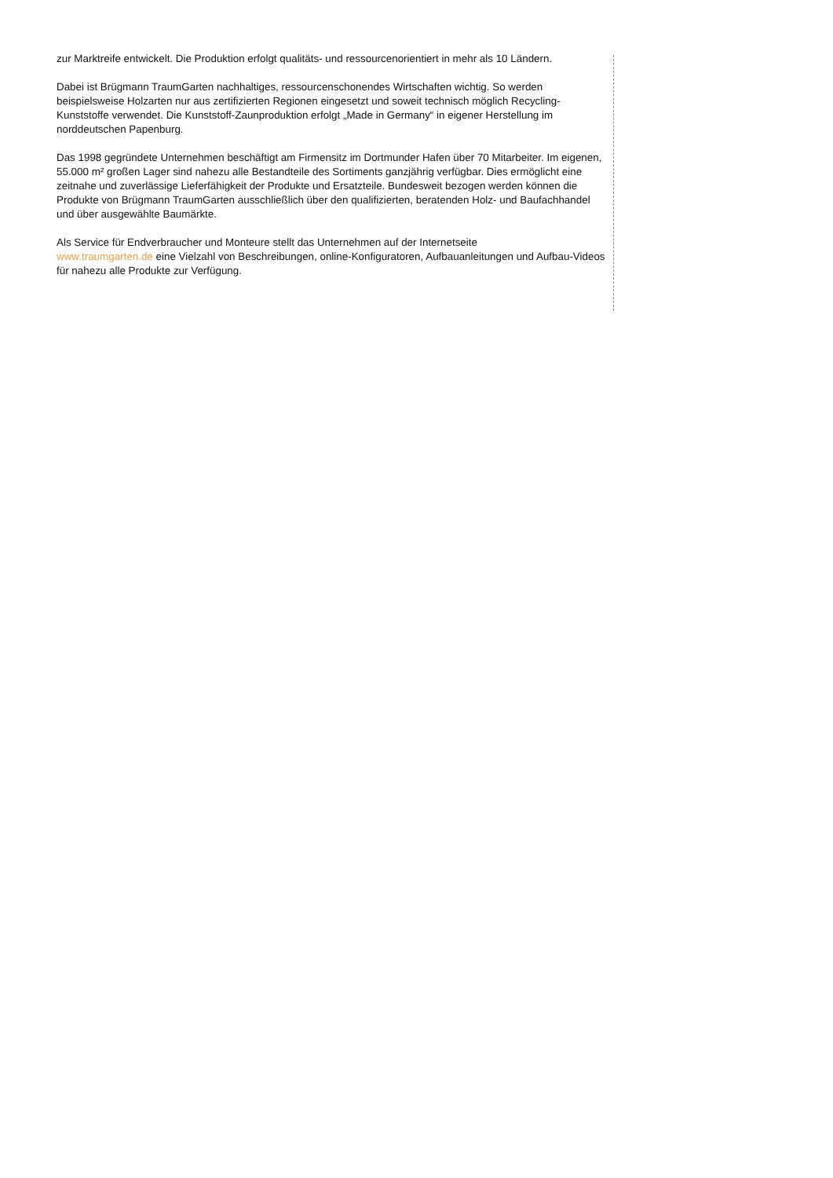zur Marktreife entwickelt. Die Produktion erfolgt qualitäts- und ressourcenorientiert in mehr als 10 Ländern.
Dabei ist Brügmann TraumGarten nachhaltiges, ressourcenschonendes Wirtschaften wichtig. So werden beispielsweise Holzarten nur aus zertifizierten Regionen eingesetzt und soweit technisch möglich Recycling-Kunststoffe verwendet. Die Kunststoff-Zaunproduktion erfolgt „Made in Germany“ in eigener Herstellung im norddeutschen Papenburg.
Das 1998 gegründete Unternehmen beschäftigt am Firmensitz im Dortmunder Hafen über 70 Mitarbeiter. Im eigenen, 55.000 m² großen Lager sind nahezu alle Bestandteile des Sortiments ganzjährig verfügbar. Dies ermöglicht eine zeitnahe und zuverlässige Lieferfähigkeit der Produkte und Ersatzteile. Bundesweit bezogen werden können die Produkte von Brügmann TraumGarten ausschließlich über den qualifizierten, beratenden Holz- und Baufachhandel und über ausgewählte Baumärkte.
Als Service für Endverbraucher und Monteure stellt das Unternehmen auf der Internetseite
www.traumgarten.de eine Vielzahl von Beschreibungen, online-Konfiguratoren, Aufbauanleitungen und Aufbau-Videos für nahezu alle Produkte zur Verfügung.